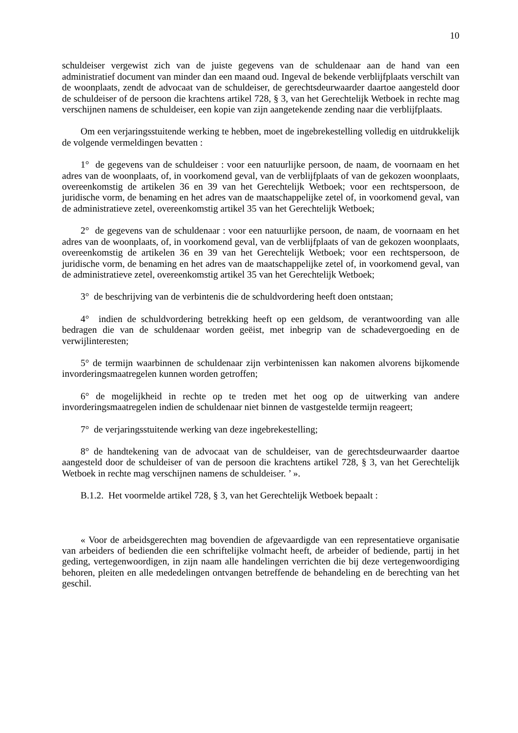10
schuldeiser vergewist zich van de juiste gegevens van de schuldenaar aan de hand van een administratief document van minder dan een maand oud. Ingeval de bekende verblijfplaats verschilt van de woonplaats, zendt de advocaat van de schuldeiser, de gerechtsdeurwaarder daartoe aangesteld door de schuldeiser of de persoon die krachtens artikel 728, § 3, van het Gerechtelijk Wetboek in rechte mag verschijnen namens de schuldeiser, een kopie van zijn aangetekende zending naar die verblijfplaats.
Om een verjaringsstuitende werking te hebben, moet de ingebrekestelling volledig en uitdrukkelijk de volgende vermeldingen bevatten :
1° de gegevens van de schuldeiser : voor een natuurlijke persoon, de naam, de voornaam en het adres van de woonplaats, of, in voorkomend geval, van de verblijfplaats of van de gekozen woonplaats, overeenkomstig de artikelen 36 en 39 van het Gerechtelijk Wetboek; voor een rechtspersoon, de juridische vorm, de benaming en het adres van de maatschappelijke zetel of, in voorkomend geval, van de administratieve zetel, overeenkomstig artikel 35 van het Gerechtelijk Wetboek;
2° de gegevens van de schuldenaar : voor een natuurlijke persoon, de naam, de voornaam en het adres van de woonplaats, of, in voorkomend geval, van de verblijfplaats of van de gekozen woonplaats, overeenkomstig de artikelen 36 en 39 van het Gerechtelijk Wetboek; voor een rechtspersoon, de juridische vorm, de benaming en het adres van de maatschappelijke zetel of, in voorkomend geval, van de administratieve zetel, overeenkomstig artikel 35 van het Gerechtelijk Wetboek;
3° de beschrijving van de verbintenis die de schuldvordering heeft doen ontstaan;
4° indien de schuldvordering betrekking heeft op een geldsom, de verantwoording van alle bedragen die van de schuldenaar worden geëist, met inbegrip van de schadevergoeding en de verwijlinteresten;
5° de termijn waarbinnen de schuldenaar zijn verbintenissen kan nakomen alvorens bijkomende invorderingsmaatregelen kunnen worden getroffen;
6° de mogelijkheid in rechte op te treden met het oog op de uitwerking van andere invorderingsmaatregelen indien de schuldenaar niet binnen de vastgestelde termijn reageert;
7° de verjaringsstuitende werking van deze ingebrekestelling;
8° de handtekening van de advocaat van de schuldeiser, van de gerechtsdeurwaarder daartoe aangesteld door de schuldeiser of van de persoon die krachtens artikel 728, § 3, van het Gerechtelijk Wetboek in rechte mag verschijnen namens de schuldeiser. ’ ».
B.1.2. Het voormelde artikel 728, § 3, van het Gerechtelijk Wetboek bepaalt :
« Voor de arbeidsgerechten mag bovendien de afgevaardigde van een representatieve organisatie van arbeiders of bedienden die een schriftelijke volmacht heeft, de arbeider of bediende, partij in het geding, vertegenwoordigen, in zijn naam alle handelingen verrichten die bij deze vertegenwoordiging behoren, pleiten en alle mededelingen ontvangen betreffende de behandeling en de berechting van het geschil.